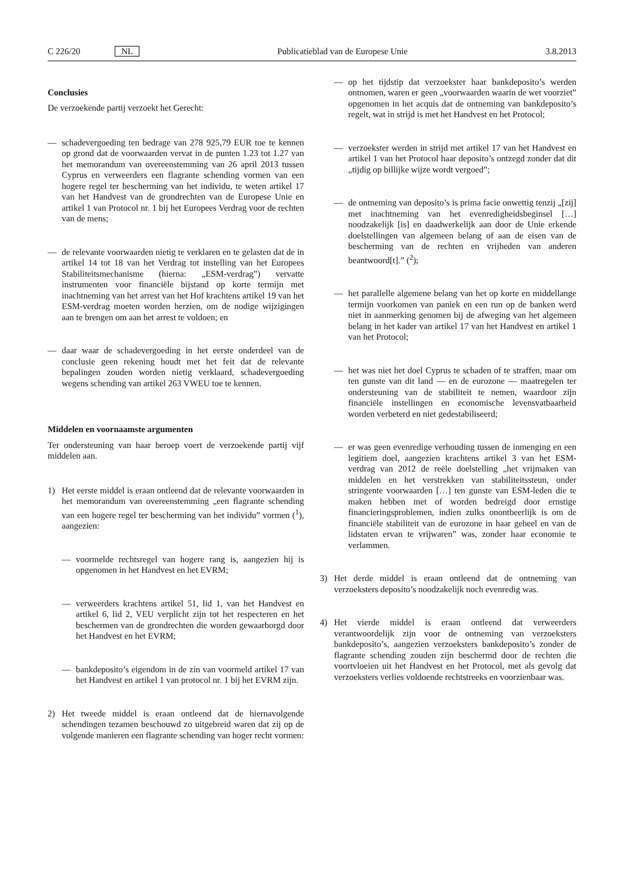C 226/20 NL Publicatieblad van de Europese Unie 3.8.2013
Conclusies
De verzoekende partij verzoekt het Gerecht:
— schadevergoeding ten bedrage van 278 925,79 EUR toe te kennen op grond dat de voorwaarden vervat in de punten 1.23 tot 1.27 van het memorandum van overeenstemming van 26 april 2013 tussen Cyprus en verweerders een flagrante schending vormen van een hogere regel ter bescherming van het individu, te weten artikel 17 van het Handvest van de grondrechten van de Europese Unie en artikel 1 van Protocol nr. 1 bij het Europees Verdrag voor de rechten van de mens;
— de relevante voorwaarden nietig te verklaren en te gelasten dat de in artikel 14 tot 18 van het Verdrag tot instelling van het Europees Stabiliteitsmechanisme (hierna: „ESM-verdrag”) vervatte instrumenten voor financiële bijstand op korte termijn met inachtneming van het arrest van het Hof krachtens artikel 19 van het ESM-verdrag moeten worden herzien, om de nodige wijzigingen aan te brengen om aan het arrest te voldoen; en
— daar waar de schadevergoeding in het eerste onderdeel van de conclusie geen rekening houdt met het feit dat de relevante bepalingen zouden worden nietig verklaard, schadevergoeding wegens schending van artikel 263 VWEU toe te kennen.
Middelen en voornaamste argumenten
Ter ondersteuning van haar beroep voert de verzoekende partij vijf middelen aan.
1) Het eerste middel is eraan ontleend dat de relevante voorwaarden in het memorandum van overeenstemming „een flagrante schending van een hogere regel ter bescherming van het individu” vormen (<sup>1</sup>), aangezien:
— voormelde rechtsregel van hogere rang is, aangezien hij is opgenomen in het Handvest en het EVRM;
— verweerders krachtens artikel 51, lid 1, van het Handvest en artikel 6, lid 2, VEU verplicht zijn tot het respecteren en het beschermen van de grondrechten die worden gewaarborgd door het Handvest en het EVRM;
— bankdeposito’s eigendom in de zin van voormeld artikel 17 van het Handvest en artikel 1 van protocol nr. 1 bij het EVRM zijn.
2) Het tweede middel is eraan ontleend dat de hiernavolgende schendingen tezamen beschouwd zo uitgebreid waren dat zij op de volgende manieren een flagrante schending van hoger recht vormen:
— op het tijdstip dat verzoekster haar bankdeposito’s werden ontnomen, waren er geen „voorwaarden waarin de wet voorziet” opgenomen in het acquis dat de ontneming van bankdeposito’s regelt, wat in strijd is met het Handvest en het Protocol;
— verzoekster werden in strijd met artikel 17 van het Handvest en artikel 1 van het Protocol haar deposito’s ontzegd zonder dat dit „tijdig op billijke wijze wordt vergoed”;
— de ontneming van deposito’s is prima facie onwettig tenzij „[zij] met inachtneming van het evenredigheidsbeginsel […] noodzakelijk [is] en daadwerkelijk aan door de Unie erkende doelstellingen van algemeen belang of aan de eisen van de bescherming van de rechten en vrijheden van anderen beantwoord[t].” (<sup>2</sup>);
— het parallelle algemene belang van het op korte en middellange termijn voorkomen van paniek en een run op de banken werd niet in aanmerking genomen bij de afweging van het algemeen belang in het kader van artikel 17 van het Handvest en artikel 1 van het Protocol;
— het was niet het doel Cyprus te schaden of te straffen, maar om ten gunste van dit land — en de eurozone — maatregelen ter ondersteuning van de stabiliteit te nemen, waardoor zijn financiële instellingen en economische levensvatbaarheid worden verbeterd en niet gedestabiliseerd;
— er was geen evenredige verhouding tussen de inmenging en een legitiem doel, aangezien krachtens artikel 3 van het ESM-verdrag van 2012 de reële doelstelling „het vrijmaken van middelen en het verstrekken van stabiliteitssteun, onder stringente voorwaarden […] ten gunste van ESM-leden die te maken hebben met of worden bedreigd door ernstige financieringsproblemen, indien zulks onontbeerlijk is om de financiële stabiliteit van de eurozone in haar geheel en van de lidstaten ervan te vrijwaren” was, zonder haar economie te verlammen.
3) Het derde middel is eraan ontleend dat de ontneming van verzoeksters deposito’s noodzakelijk noch evenredig was.
4) Het vierde middel is eraan ontleend dat verweerders verantwoordelijk zijn voor de ontneming van verzoeksters bankdeposito’s, aangezien verzoeksters bankdeposito’s zonder de flagrante schending zouden zijn beschermd door de rechten die voortvloeien uit het Handvest en het Protocol, met als gevolg dat verzoeksters verlies voldoende rechtstreeks en voorzienbaar was.